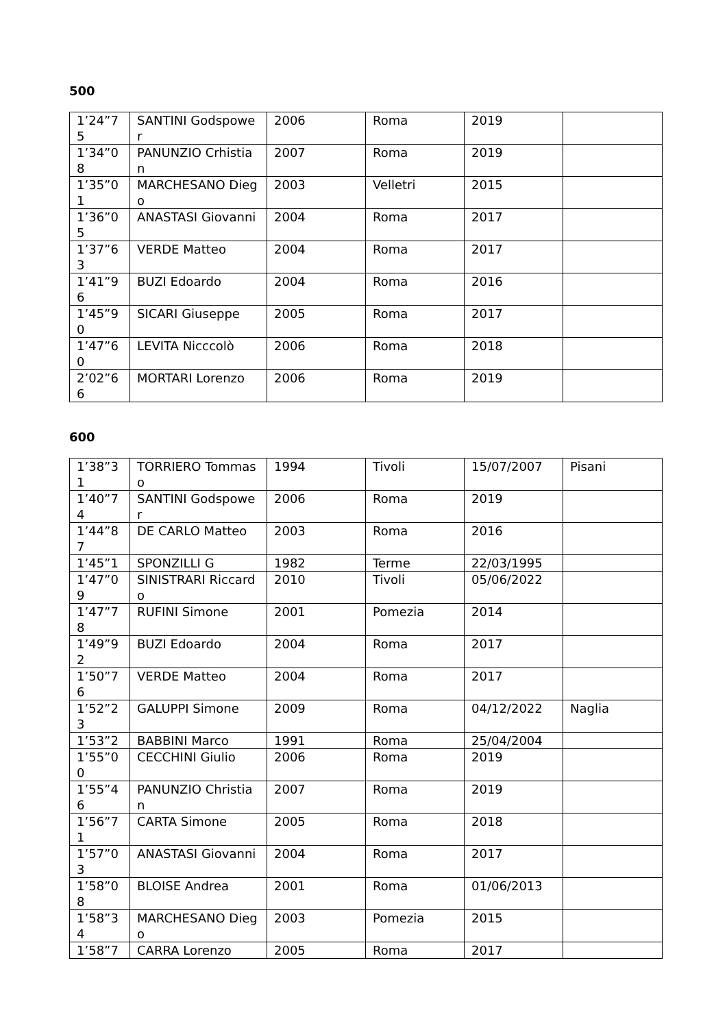500
| 1’24”75 | SANTINI Godspower | 2006 | Roma | 2019 | |
| 1’34”08 | PANUNZIO Crhistian | 2007 | Roma | 2019 | |
| 1’35”01 | MARCHESANO Diego | 2003 | Velletri | 2015 | |
| 1’36”05 | ANASTASI Giovanni | 2004 | Roma | 2017 | |
| 1’37”63 | VERDE Matteo | 2004 | Roma | 2017 | |
| 1’41”96 | BUZI Edoardo | 2004 | Roma | 2016 | |
| 1’45”90 | SICARI Giuseppe | 2005 | Roma | 2017 | |
| 1’47”60 | LEVITA Nicccolò | 2006 | Roma | 2018 | |
| 2’02”66 | MORTARI Lorenzo | 2006 | Roma | 2019 | |
600
| 1’38”31 | TORRIERO Tommaso | 1994 | Tivoli | 15/07/2007 | Pisani |
| 1’40”74 | SANTINI Godspower | 2006 | Roma | 2019 | |
| 1’44”87 | DE CARLO Matteo | 2003 | Roma | 2016 | |
| 1’45”1 | SPONZILLI G | 1982 | Terme | 22/03/1995 | |
| 1’47”09 | SINISTRARI Riccardo | 2010 | Tivoli | 05/06/2022 | |
| 1’47”78 | RUFINI Simone | 2001 | Pomezia | 2014 | |
| 1’49”92 | BUZI Edoardo | 2004 | Roma | 2017 | |
| 1’50”76 | VERDE Matteo | 2004 | Roma | 2017 | |
| 1’52”23 | GALUPPI Simone | 2009 | Roma | 04/12/2022 | Naglia |
| 1’53”2 | BABBINI Marco | 1991 | Roma | 25/04/2004 | |
| 1’55”00 | CECCHINI Giulio | 2006 | Roma | 2019 | |
| 1’55”46 | PANUNZIO Christian | 2007 | Roma | 2019 | |
| 1’56”71 | CARTA Simone | 2005 | Roma | 2018 | |
| 1’57”03 | ANASTASI Giovanni | 2004 | Roma | 2017 | |
| 1’58”08 | BLOISE Andrea | 2001 | Roma | 01/06/2013 | |
| 1’58”34 | MARCHESANO Diego | 2003 | Pomezia | 2015 | |
| 1’58”7 | CARRA Lorenzo | 2005 | Roma | 2017 | |